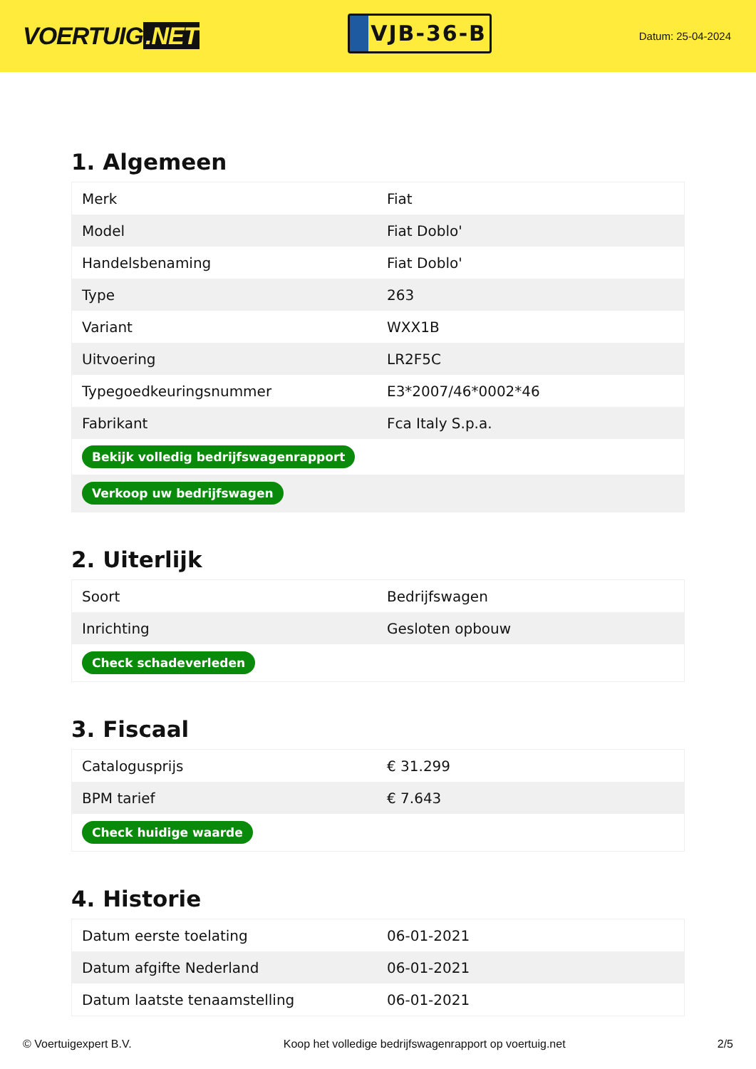VOERTUIG.NET
VJB-36-B
Datum: 25-04-2024
1. Algemeen
| Merk | Fiat |
| Model | Fiat Doblo' |
| Handelsbenaming | Fiat Doblo' |
| Type | 263 |
| Variant | WXX1B |
| Uitvoering | LR2F5C |
| Typegoedkeuringsnummer | E3*2007/46*0002*46 |
| Fabrikant | Fca Italy S.p.a. |
| Bekijk volledig bedrijfswagenrapport | |
| Verkoop uw bedrijfswagen | |
2. Uiterlijk
| Soort | Bedrijfswagen |
| Inrichting | Gesloten opbouw |
| Check schadeverleden | |
3. Fiscaal
| Catalogusprijs | € 31.299 |
| BPM tarief | € 7.643 |
| Check huidige waarde | |
4. Historie
| Datum eerste toelating | 06-01-2021 |
| Datum afgifte Nederland | 06-01-2021 |
| Datum laatste tenaamstelling | 06-01-2021 |
© Voertuigexpert B.V. Koop het volledige bedrijfswagenrapport op voertuig.net 2/5